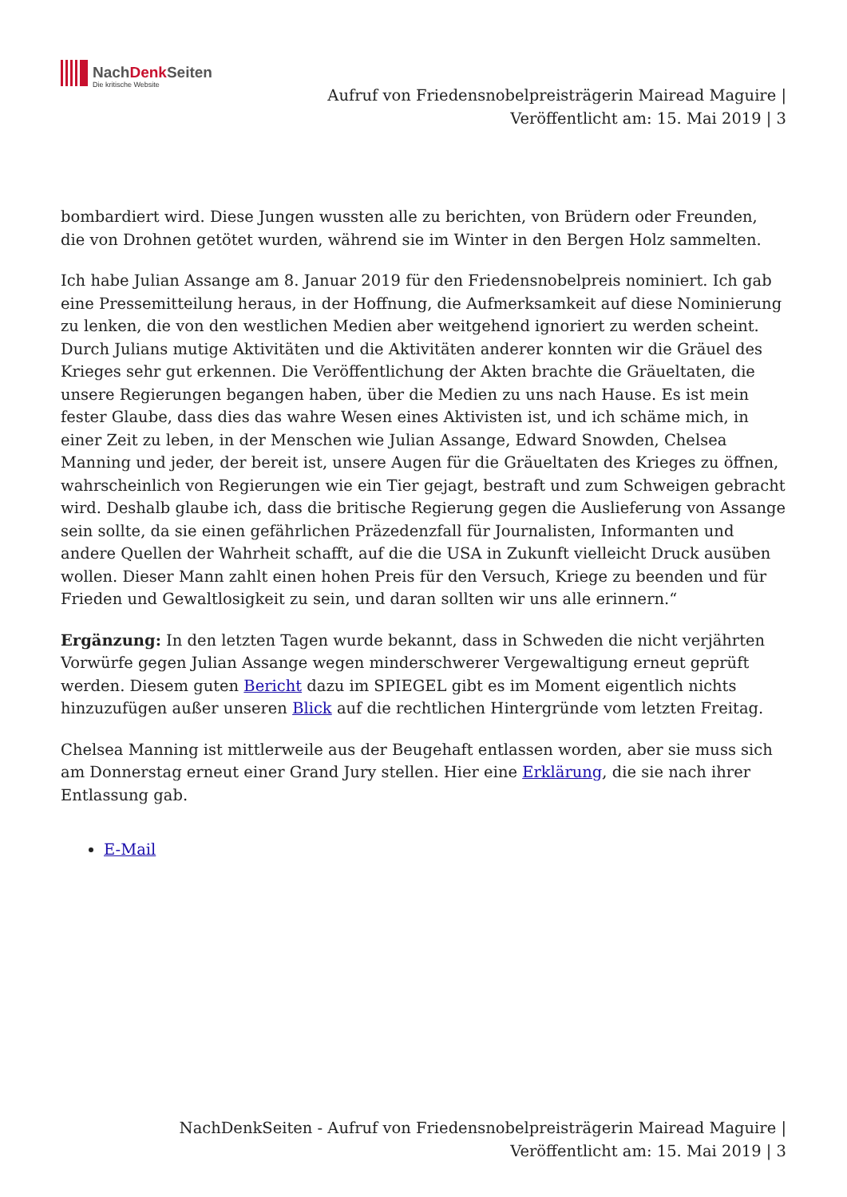NachDenk Seiten
Die kritische Website
Aufruf von Friedensnobelpreisträgerin Mairead Maguire |
Veröffentlicht am: 15. Mai 2019 | 3
bombardiert wird. Diese Jungen wussten alle zu berichten, von Brüdern oder Freunden, die von Drohnen getötet wurden, während sie im Winter in den Bergen Holz sammelten.
Ich habe Julian Assange am 8. Januar 2019 für den Friedensnobelpreis nominiert. Ich gab eine Pressemitteilung heraus, in der Hoffnung, die Aufmerksamkeit auf diese Nominierung zu lenken, die von den westlichen Medien aber weitgehend ignoriert zu werden scheint. Durch Julians mutige Aktivitäten und die Aktivitäten anderer konnten wir die Gräuel des Krieges sehr gut erkennen. Die Veröffentlichung der Akten brachte die Gräueltaten, die unsere Regierungen begangen haben, über die Medien zu uns nach Hause. Es ist mein fester Glaube, dass dies das wahre Wesen eines Aktivisten ist, und ich schäme mich, in einer Zeit zu leben, in der Menschen wie Julian Assange, Edward Snowden, Chelsea Manning und jeder, der bereit ist, unsere Augen für die Gräueltaten des Krieges zu öffnen, wahrscheinlich von Regierungen wie ein Tier gejagt, bestraft und zum Schweigen gebracht wird. Deshalb glaube ich, dass die britische Regierung gegen die Auslieferung von Assange sein sollte, da sie einen gefährlichen Präzedenzfall für Journalisten, Informanten und andere Quellen der Wahrheit schafft, auf die die USA in Zukunft vielleicht Druck ausüben wollen. Dieser Mann zahlt einen hohen Preis für den Versuch, Kriege zu beenden und für Frieden und Gewaltlosigkeit zu sein, und daran sollten wir uns alle erinnern.“
Ergänzung: In den letzten Tagen wurde bekannt, dass in Schweden die nicht verjährten Vorwürfe gegen Julian Assange wegen minderschwerer Vergewaltigung erneut geprüft werden. Diesem guten Bericht dazu im SPIEGEL gibt es im Moment eigentlich nichts hinzuzufügen außer unseren Blick auf die rechtlichen Hintergründe vom letzten Freitag.
Chelsea Manning ist mittlerweile aus der Beugehaft entlassen worden, aber sie muss sich am Donnerstag erneut einer Grand Jury stellen. Hier eine Erklärung, die sie nach ihrer Entlassung gab.
E-Mail
NachDenkSeiten - Aufruf von Friedensnobelpreisträgerin Mairead Maguire | Veröffentlicht am: 15. Mai 2019 | 3